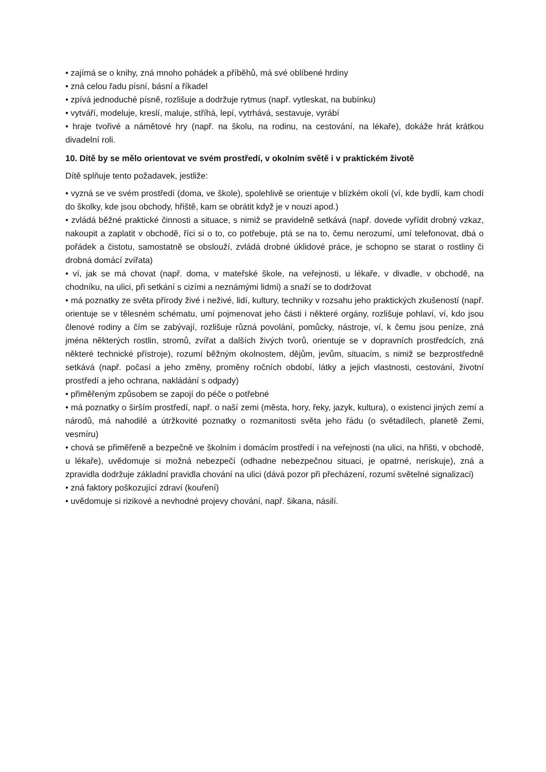• zajímá se o knihy, zná mnoho pohádek a příběhů, má své oblíbené hrdiny
• zná celou řadu písní, básní a říkadel
• zpívá jednoduché písně, rozlišuje a dodržuje rytmus (např. vytleskat, na bubínku)
• vytváří, modeluje, kreslí, maluje, stříhá, lepí, vytrhává, sestavuje, vyrábí
• hraje tvořivé a námětové hry (např. na školu, na rodinu, na cestování, na lékaře), dokáže hrát krátkou divadelní roli.
10. Dítě by se mělo orientovat ve svém prostředí, v okolním světě i v praktickém životě
Dítě splňuje tento požadavek, jestliže:
• vyzná se ve svém prostředí (doma, ve škole), spolehlivě se orientuje v blízkém okolí (ví, kde bydlí, kam chodí do školky, kde jsou obchody, hřiště, kam se obrátit když je v nouzi apod.)
• zvládá běžné praktické činnosti a situace, s nimiž se pravidelně setkává (např. dovede vyřídit drobný vzkaz, nakoupit a zaplatit v obchodě, říci si o to, co potřebuje, ptá se na to, čemu nerozumí, umí telefonovat, dbá o pořádek a čistotu, samostatně se obslouží, zvládá drobné úklidové práce, je schopno se starat o rostliny či drobná domácí zvířata)
• ví, jak se má chovat (např. doma, v mateřské škole, na veřejnosti, u lékaře, v divadle, v obchodě, na chodníku, na ulici, při setkání s cizími a neznámými lidmi) a snaží se to dodržovat
• má poznatky ze světa přírody živé i neživé, lidí, kultury, techniky v rozsahu jeho praktických zkušeností (např. orientuje se v tělesném schématu, umí pojmenovat jeho části i některé orgány, rozlišuje pohlaví, ví, kdo jsou členové rodiny a čím se zabývají, rozlišuje různá povolání, pomůcky, nástroje, ví, k čemu jsou peníze, zná jména některých rostlin, stromů, zvířat a dalších živých tvorů, orientuje se v dopravních prostředcích, zná některé technické přístroje), rozumí běžným okolnostem, dějům, jevům, situacím, s nimiž se bezprostředně setkává (např. počasí a jeho změny, proměny ročních období, látky a jejich vlastnosti, cestování, životní prostředí a jeho ochrana, nakládání s odpady)
• přiměřeným způsobem se zapojí do péče o potřebné
• má poznatky o širším prostředí, např. o naší zemi (města, hory, řeky, jazyk, kultura), o existenci jiných zemí a národů, má nahodilé a útržkovité poznatky o rozmanitosti světa jeho řádu (o světadílech, planetě Zemi, vesmíru)
• chová se přiměřeně a bezpečně ve školním i domácím prostředí i na veřejnosti (na ulici, na hřišti, v obchodě, u lékaře), uvědomuje si možná nebezpečí (odhadne nebezpečnou situaci, je opatrné, neriskuje), zná a zpravidla dodržuje základní pravidla chování na ulici (dává pozor při přecházení, rozumí světelné signalizaci)
• zná faktory poškozující zdraví (kouření)
• uvědomuje si rizikové a nevhodné projevy chování, např. šikana, násilí.